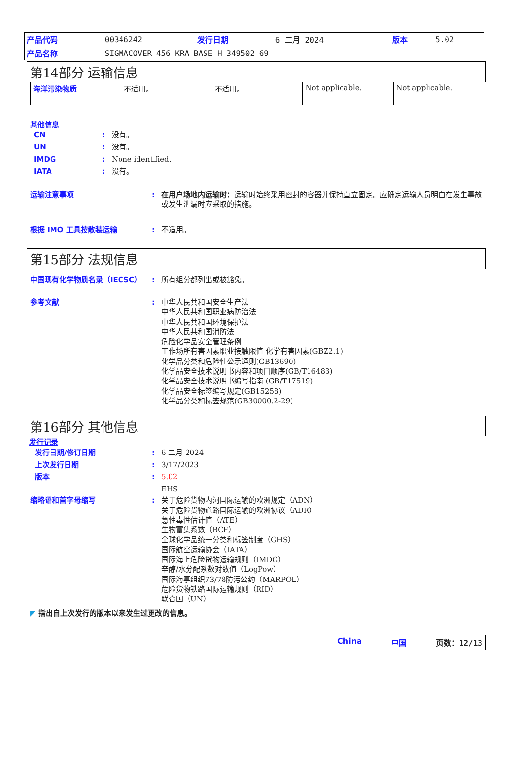| 产品代码 | 00346242 | 发行日期 | 6 二月 2024 | 版本 | 5.02 |
| 产品名称 | SIGMACOVER 456 KRA BASE H-349502-69 | | | | |
第14部分 运输信息
| 海洋污染物质 | 不适用。 | 不适用。 | Not applicable. | Not applicable. |
其他信息
CN: 没有。
UN: 没有。
IMDG: None identified.
IATA: 没有。
运输注意事项: 在用户场地内运输时：运输时始终采用密封的容器并保持直立固定。应确定运输人员明白在发生事故或发生泄漏时应采取的措施。
根据 IMO 工具按散装运输: 不适用。
第15部分 法规信息
中国现有化学物质名录（IECSC）: 所有组分都列出或被豁免。
参考文献: 中华人民共和国安全生产法
中华人民共和国职业病防治法
中华人民共和国环境保护法
中华人民共和国消防法
危险化学品安全管理条例
工作场所有害因素职业接触限值 化学有害因素(GBZ2.1)
化学品分类和危险性公示通则(GB13690)
化学品安全技术说明书内容和项目顺序(GB/T16483)
化学品安全技术说明书编写指南 (GB/T17519)
化学品安全标签编写规定(GB15258)
化学品分类和标签规范(GB30000.2-29)
第16部分 其他信息
发行记录
发行日期/修订日期: 6 二月 2024
上次发行日期: 3/17/2023
版本: 5.02
EHS
缩略语和首字母缩写: 关于危险货物内河国际运输的欧洲规定（ADN）
关于危险货物道路国际运输的欧洲协议（ADR）
急性毒性估计值（ATE）
生物富集系数（BCF）
全球化学品统一分类和标签制度（GHS）
国际航空运输协会（IATA）
国际海上危险货物运输规则（IMDG）
辛醇/水分配系数对数值（LogPow）
国际海事组织73/78防污公约（MARPOL）
危险货物铁路国际运输规则（RID）
联合国（UN）
◤ 指出自上次发行的版本以来发生过更改的信息。
China 中国 页数：12/13